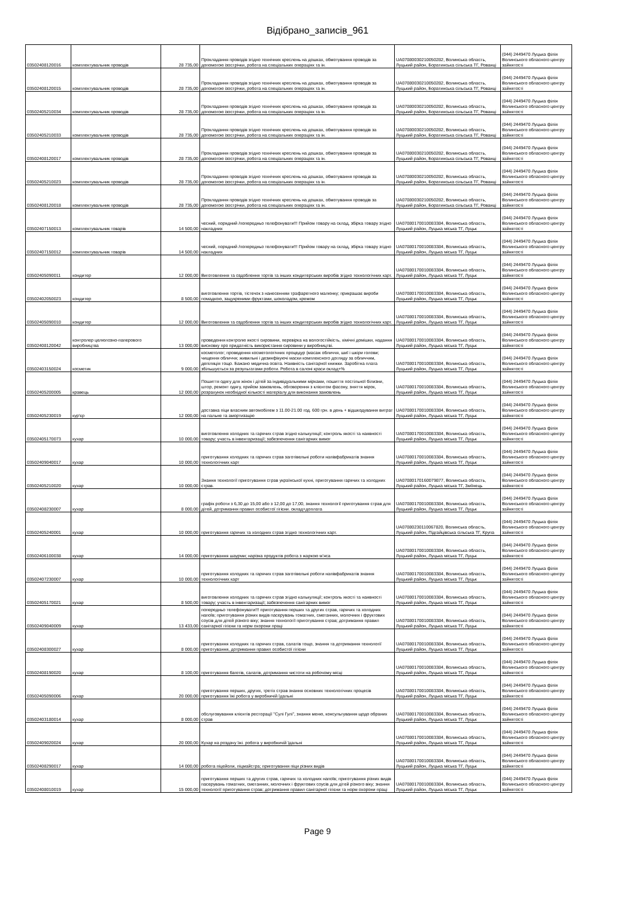Відібрано_записів_961
| 03502408120016 | комплектувальник проводів | 28 735,00 | Прокладання проводів згідно технічних креслень на дошках, обмотування проводів за допомогою ізострічки, робота на спеціальних операціях та ін. | UA07080030210050282, Волинська область, Луцький район, Боратинська сільська ТГ, Рованці | (044) 2449470 Луцька філія Волинського обласного центру зайнятості |
| 03502408120015 | комплектувальник проводів | 28 735,00 | Прокладання проводів згідно технічних креслень на дошках, обмотування проводів за допомогою ізострічки, робота на спеціальних операціях та ін. | UA07080030210050282, Волинська область, Луцький район, Боратинська сільська ТГ, Рованці | (044) 2449470 Луцька філія Волинського обласного центру зайнятості |
| 03502405210034 | комплектувальник проводів | 28 735,00 | Прокладання проводів згідно технічних креслень на дошках, обмотування проводів за допомогою ізострічки, робота на спеціальних операціях та ін. | UA07080030210050282, Волинська область, Луцький район, Боратинська сільська ТГ, Рованці | (044) 2449470 Луцька філія Волинського обласного центру зайнятості |
| 03502405210033 | комплектувальник проводів | 28 735,00 | Прокладання проводів згідно технічних креслень на дошках, обмотування проводів за допомогою ізострічки, робота на спеціальних операціях та ін. | UA07080030210050282, Волинська область, Луцький район, Боратинська сільська ТГ, Рованці | (044) 2449470 Луцька філія Волинського обласного центру зайнятості |
| 03502408120017 | комплектувальник проводів | 28 735,00 | Прокладання проводів згідно технічних креслень на дошках, обмотування проводів за допомогою ізострічки, робота на спеціальних операціях та ін. | UA07080030210050282, Волинська область, Луцький район, Боратинська сільська ТГ, Рованці | (044) 2449470 Луцька філія Волинського обласного центру зайнятості |
| 03502405210023 | комплектувальник проводів | 28 735,00 | Прокладання проводів згідно технічних креслень на дошках, обмотування проводів за допомогою ізострічки, робота на спеціальних операціях та ін. | UA07080030210050282, Волинська область, Луцький район, Боратинська сільська ТГ, Рованці | (044) 2449470 Луцька філія Волинського обласного центру зайнятості |
| 03502408120018 | комплектувальник проводів | 28 735,00 | Прокладання проводів згідно технічних креслень на дошках, обмотування проводів за допомогою ізострічки, робота на спеціальних операціях та ін. | UA07080030210050282, Волинська область, Луцький район, Боратинська сільська ТГ, Рованці | (044) 2449470 Луцька філія Волинського обласного центру зайнятості |
| 03502407150013 | комплектувальник товарів | 14 500,00 | чесний, порядний /попередньо телефонувати!!! Прийом товару на склад, збірка товару згідно накладних | UA07080170010083384, Волинська область, Луцький район, Луцька міська ТГ, Луцьк | (044) 2449470 Луцька філія Волинського обласного центру зайнятості |
| 03502407150012 | комплектувальник товарів | 14 500,00 | чесний, порядний /попередньо телефонувати!!! Прийом товару на склад, збірка товару згідно накладних | UA07080170010083384, Волинська область, Луцький район, Луцька міська ТГ, Луцьк | (044) 2449470 Луцька філія Волинського обласного центру зайнятості |
| 03502405090011 | кондитер | 12 000,00 | Виготовлення та оздоблення тортів та інших кондитерських виробів згідно технологічних карт. | UA07080170010083384, Волинська область, Луцький район, Луцька міська ТГ, Луцьк | (044) 2449470 Луцька філія Волинського обласного центру зайнятості |
| 03502402050023 | кондитер | 8 500,00 | виготовлення тортів, тістечок з нанесенням трафаретного малюнку; прикрашає вироби помадкою, зацукреними фруктами, шоколадом, кремом | UA07080170010083384, Волинська область, Луцький район, Луцька міська ТГ, Луцьк | (044) 2449470 Луцька філія Волинського обласного центру зайнятості |
| 03502405090010 | кондитер | 12 000,00 | Виготовлення та оздоблення тортів та інших кондитерських виробів згідно технологічних карт. | UA07080170010083384, Волинська область, Луцький район, Луцька міська ТГ, Луцьк | (044) 2449470 Луцька філія Волинського обласного центру зайнятості |
| 03502408120042 | контролер целюлозно-паперового виробництва | 13 000,00 | проведення контролю якості сировини, перевірка на вологостійкість, хімічні домішки, надання висновку про придатність використання сировини у виробництві. | UA07080170010083384, Волинська область, Луцький район, Луцька міська ТГ, Луцьк | (044) 2449470 Луцька філія Волинського обласного центру зайнятості |
| 03502403150024 | косметик | 9 000,00 | косметолог; проведення косметологічних процедур (масаж обличчя, шиї і шкіри голови; чищення обличчя; живильні і дезинфікуючі маски комплексного догляду за обличчям, депіляція тощо. Бажано медична освіта. Наявність санітарної книжки. Заробітна плата збільшується за результатами роботи. Робота в салоні краси оклад+% | UA07080170010083384, Волинська область, Луцький район, Луцька міська ТГ, Луцьк | (044) 2449470 Луцька філія Волинського обласного центру зайнятості |
| 03502405200005 | кравець | 12 000,00 | Пошиття одягу для жінок і дітей за індивідуальними мірками, пошиття постільної білизни, штор, ремонт одягу, прийом замовлень, обговорення з клієнтом фасону, зняття мірок, розрахунок необхідної кількості матеріалу для виконання замовлень | UA07080170010083384, Волинська область, Луцький район, Луцька міська ТГ, Луцьк | (044) 2449470 Луцька філія Волинського обласного центру зайнятості |
| 03502405230019 | кур'єр | 12 000,00 | доставка піци власним автомобілем з 11.00-21.00 год. 600 грн. в день + відшкодування витрат на пальне та амортизацію | UA07080170010083384, Волинська область, Луцький район, Луцька міська ТГ, Луцьк | (044) 2449470 Луцька філія Волинського обласного центру зайнятості |
| 03502405170073 | кухар | 10 000,00 | виготовлення холодних та гарячих страв згідно калькуляції; контроль якості та наявності товару; участь в інвентаризації; забезпечення санітарних вимог | UA07080170010083384, Волинська область, Луцький район, Луцька міська ТГ, Луцьк | (044) 2449470 Луцька філія Волинського обласного центру зайнятості |
| 03502409040017 | кухар | 10 000,00 | приготування холодних та гарячих страв заготівельні роботи напівфабрикатів знання технологічних карт | UA07080170010083384, Волинська область, Луцький район, Луцька міська ТГ, Луцьк | (044) 2449470 Луцька філія Волинського обласного центру зайнятості |
| 03502405210020 | кухар | 10 000,00 | Знання технології приготування страв української кухні, приготування гарячих та холодних страв. | UA07080170160079877, Волинська область, Луцький район, Луцька міська ТГ, Зміїнець | (044) 2449470 Луцька філія Волинського обласного центру зайнятості |
| 03502408230007 | кухар | 8 000,00 | графік роботи з 6,30 до 15,00 або з 12,00 до 17,00, знання технології приготування страв для дітей, дотримання правил особистої гігієни. оклад+доплата | UA07080170010083384, Волинська область, Луцький район, Луцька міська ТГ, Луцьк | (044) 2449470 Луцька філія Волинського обласного центру зайнятості |
| 03502405240001 | кухар | 10 000,00 | приготування гарячих та холодних страв згідно технологічних карт. | UA07080230110067820, Волинська область, Луцький район, Підгайцівська сільська ТГ, Крупа | (044) 2449470 Луцька філія Волинського обласного центру зайнятості |
| 03502406100038 | кухар | 14 000,00 | приготування шаурми; нарізка продуктів робота з жаркою м’яса | UA07080170010083384, Волинська область, Луцький район, Луцька міська ТГ, Луцьк | (044) 2449470 Луцька філія Волинського обласного центру зайнятості |
| 03502407230007 | кухар | 10 000,00 | приготування холодних та гарячих страв заготівельні роботи напівфабрикатів знання технологічних карт | UA07080170010083384, Волинська область, Луцький район, Луцька міська ТГ, Луцьк | (044) 2449470 Луцька філія Волинського обласного центру зайнятості |
| 03502405170021 | кухар | 8 500,00 | виготовлення холодних та гарячих страв згідно калькуляції; контроль якості та наявності товару; участь в інвентаризації; забезпечення санітарних вимог | UA07080170010083384, Волинська область, Луцький район, Луцька міська ТГ, Луцьк | (044) 2449470 Луцька філія Волинського обласного центру зайнятості |
| 03502409040009 | кухар | 13 433,00 | попередньо телефонувати!!! приготування перших та других страв, гарячих та холодних напоїв; приготування різних видів пасерувань томатних, сметанних, молочних і фруктових соусів для дітей різного віку; знання технології приготування страв; дотримання правил санітарної гігієни та норм охорони праці | UA07080170010083384, Волинська область, Луцький район, Луцька міська ТГ, Луцьк | (044) 2449470 Луцька філія Волинського обласного центру зайнятості |
| 03502408300027 | кухар | 8 000,00 | приготування холодних та гарячих страв, салатів тощо, знання та дотримання технології приготування, дотримання правил особистої гігієни | UA07080170010083384, Волинська область, Луцький район, Луцька міська ТГ, Луцьк | (044) 2449470 Луцька філія Волинського обласного центру зайнятості |
| 03502408190020 | кухар | 8 100,00 | приготування багетів, салатів, дотримання чистоти на робочому місці | UA07080170010083384, Волинська область, Луцький район, Луцька міська ТГ, Луцьк | (044) 2449470 Луцька філія Волинського обласного центру зайнятості |
| 03502405090006 | кухар | 20 000,00 | приготування перших, других, третіх страв знання основних технологічних процесів приготування їжі робота у виробничій їдальні | UA07080170010083384, Волинська область, Луцький район, Луцька міська ТГ, Луцьк | (044) 2449470 Луцька філія Волинського обласного центру зайнятості |
| 03502403180014 | кухар | 8 000,00 | обслуговування клієнтів ресторації "Сулі Гулі", знання меню, консультування щодо обраних страв | UA07080170010083384, Волинська область, Луцький район, Луцька міська ТГ, Луцьк | (044) 2449470 Луцька філія Волинського обласного центру зайнятості |
| 03502409020024 | кухар | 20 000,00 | Кухар на роздачу їжі. робота у виробничій їдальні | UA07080170010083384, Волинська область, Луцький район, Луцька міська ТГ, Луцьк | (044) 2449470 Луцька філія Волинського обласного центру зайнятості |
| 03502408290017 | кухар | 14 000,00 | робота піцейоли, піцмайстра; приготування піци різних видів | UA07080170010083384, Волинська область, Луцький район, Луцька міська ТГ, Луцьк | (044) 2449470 Луцька філія Волинського обласного центру зайнятості |
| 03502408010019 | кухар | 15 000,00 | приготування перших та других страв, гарячих та холодних напоїв; приготування різних видів пасерувань томатних, сметанних, молочних і фруктових соусів для дітей різного віку; знання технології приготування страв; дотримання правил санітарної гігієни та норм охорони праці | UA07080170010083384, Волинська область, Луцький район, Луцька міська ТГ, Луцьк | (044) 2449470 Луцька філія Волинського обласного центру зайнятості |
Page 9